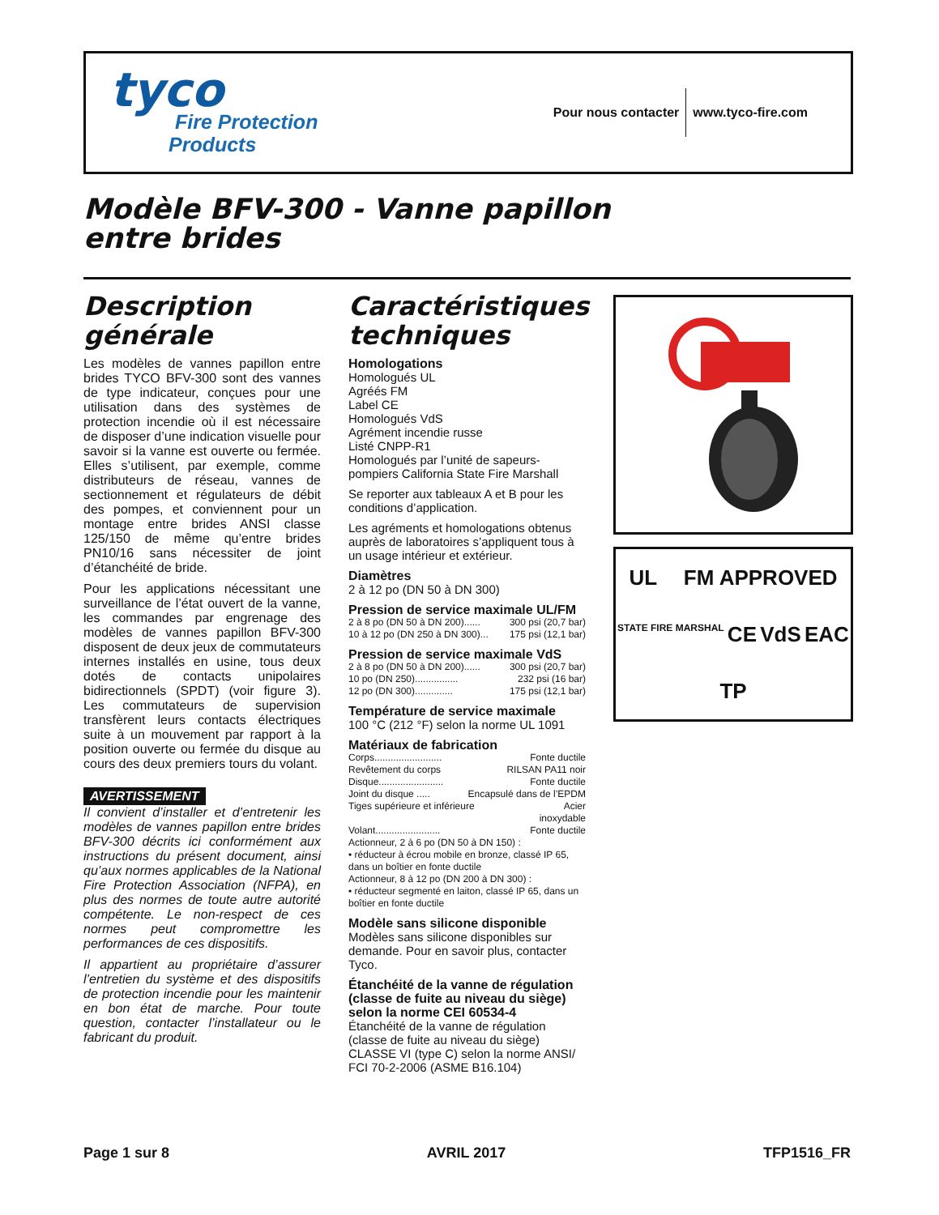tyco
Fire Protection
Products
Pour nous contacter www.tyco-fire.com
Modèle BFV-300 - Vanne papillon
entre brides
Description générale
Les modèles de vannes papillon entre brides TYCO BFV-300 sont des vannes de type indicateur, conçues pour une utilisation dans des systèmes de protection incendie où il est nécessaire de disposer d’une indication visuelle pour savoir si la vanne est ouverte ou fermée. Elles s’utilisent, par exemple, comme distributeurs de réseau, vannes de sectionnement et régulateurs de débit des pompes, et conviennent pour un montage entre brides ANSI classe 125/150 de même qu’entre brides PN10/16 sans nécessiter de joint d’étanchéité de bride.
Pour les applications nécessitant une surveillance de l’état ouvert de la vanne, les commandes par engrenage des modèles de vannes papillon BFV-300 disposent de deux jeux de commutateurs internes installés en usine, tous deux dotés de contacts unipolaires bidirectionnels (SPDT) (voir figure 3). Les commutateurs de supervision transfèrent leurs contacts électriques suite à un mouvement par rapport à la position ouverte ou fermée du disque au cours des deux premiers tours du volant.
AVERTISSEMENT
Il convient d’installer et d’entretenir les modèles de vannes papillon entre brides BFV-300 décrits ici conformément aux instructions du présent document, ainsi qu’aux normes applicables de la National Fire Protection Association (NFPA), en plus des normes de toute autre autorité compétente. Le non-respect de ces normes peut compromettre les performances de ces dispositifs.
Il appartient au propriétaire d’assurer l’entretien du système et des dispositifs de protection incendie pour les maintenir en bon état de marche. Pour toute question, contacter l’installateur ou le fabricant du produit.
Caractéristiques techniques
Homologations
Homologués UL
Agréés FM
Label CE
Homologués VdS
Agrément incendie russe
Listé CNPP-R1
Homologués par l’unité de sapeurs-pompiers California State Fire Marshall
Se reporter aux tableaux A et B pour les conditions d’application.
Les agréments et homologations obtenus auprès de laboratoires s’appliquent tous à un usage intérieur et extérieur.
Diamètres
2 à 12 po (DN 50 à DN 300)
Pression de service maximale UL/FM
2 à 8 po (DN 50 à DN 200)...... 300 psi (20,7 bar)
10 à 12 po (DN 250 à DN 300)... 175 psi (12,1 bar)
Pression de service maximale VdS
2 à 8 po (DN 50 à DN 200)...... 300 psi (20,7 bar)
10 po (DN 250)................ 232 psi (16 bar)
12 po (DN 300).............. 175 psi (12,1 bar)
Température de service maximale
100 °C (212 °F) selon la norme UL 1091
Matériaux de fabrication
Corps......................... Fonte ductile
Revêtement du corps RILSAN PA11 noir
Disque........................ Fonte ductile
Joint du disque ..... Encapsulé dans de l’EPDM
Tiges supérieure et inférieure Acier
inoxydable
Volant........................ Fonte ductile
Actionneur, 2 à 6 po (DN 50 à DN 150) :
• réducteur à écrou mobile en bronze, classé IP 65, dans un boîtier en fonte ductile
Actionneur, 8 à 12 po (DN 200 à DN 300) :
• réducteur segmenté en laiton, classé IP 65, dans un boîtier en fonte ductile
Modèle sans silicone disponible
Modèles sans silicone disponibles sur demande. Pour en savoir plus, contacter Tyco.
Étanchéité de la vanne de régulation (classe de fuite au niveau du siège) selon la norme CEI 60534-4
Étanchéité de la vanne de régulation (classe de fuite au niveau du siège) CLASSE VI (type C) selon la norme ANSI/ FCI 70-2-2006 (ASME B16.104)
UL FM APPROVED STATE FIRE MARSHAL CE VdS EAC TP
Page 1 sur 8 AVRIL 2017 TFP1516_FR